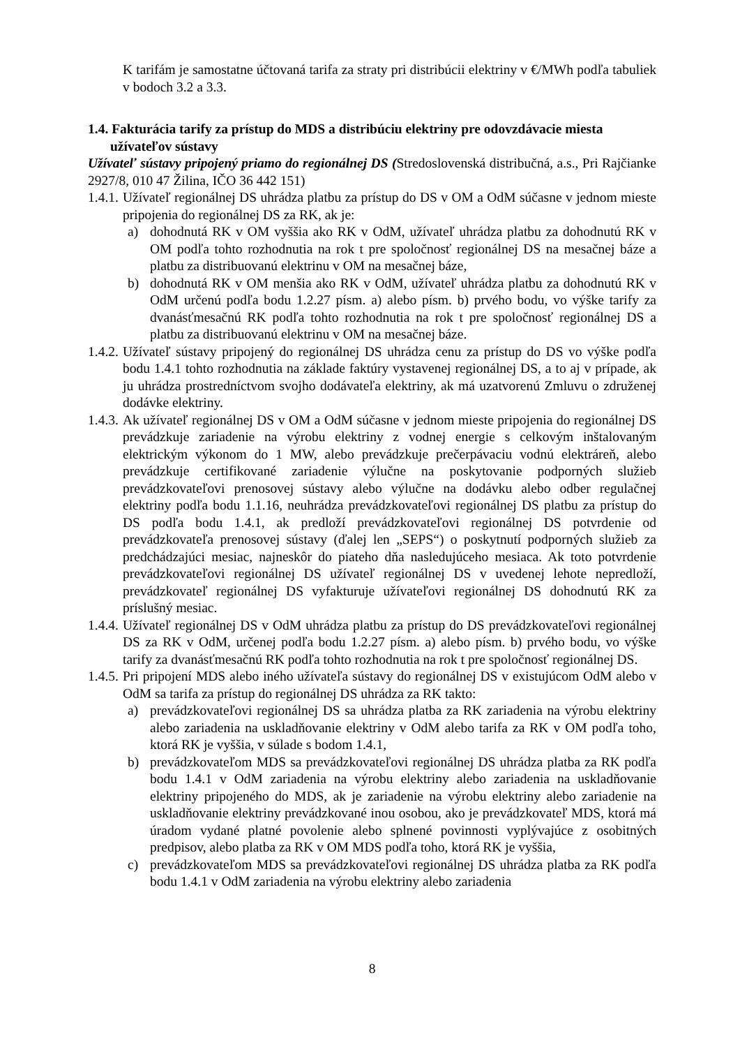K tarifám je samostatne účtovaná tarifa za straty pri distribúcii elektriny v €/MWh podľa tabuliek v bodoch 3.2 a 3.3.
1.4. Fakturácia tarify za prístup do MDS a distribúciu elektriny pre odovzdávacie miesta užívateľov sústavy
Užívateľ sústavy pripojený priamo do regionálnej DS (Stredoslovenská distribučná, a.s., Pri Rajčianke 2927/8, 010 47 Žilina, IČO 36 442 151)
1.4.1.
Užívateľ regionálnej DS uhrádza platbu za prístup do DS v OM a OdM súčasne v jednom mieste pripojenia do regionálnej DS za RK, ak je:
a) dohodnutá RK v OM vyššia ako RK v OdM, užívateľ uhrádza platbu za dohodnutú RK v OM podľa tohto rozhodnutia na rok t pre spoločnosť regionálnej DS na mesačnej báze a platbu za distribuovanú elektrinu v OM na mesačnej báze,
b) dohodnutá RK v OM menšia ako RK v OdM, užívateľ uhrádza platbu za dohodnutú RK v OdM určenú podľa bodu 1.2.27 písm. a) alebo písm. b) prvého bodu, vo výške tarify za dvanásťmesačnú RK podľa tohto rozhodnutia na rok t pre spoločnosť regionálnej DS a platbu za distribuovanú elektrinu v OM na mesačnej báze.
1.4.2.
Užívateľ sústavy pripojený do regionálnej DS uhrádza cenu za prístup do DS vo výške podľa bodu 1.4.1 tohto rozhodnutia na základe faktúry vystavenej regionálnej DS, a to aj v prípade, ak ju uhrádza prostredníctvom svojho dodávateľa elektriny, ak má uzatvorenú Zmluvu o združenej dodávke elektriny.
1.4.3.
Ak užívateľ regionálnej DS v OM a OdM súčasne v jednom mieste pripojenia do regionálnej DS prevádzkuje zariadenie na výrobu elektriny z vodnej energie s celkovým inštalovaným elektrickým výkonom do 1 MW, alebo prevádzkuje prečerpávaciu vodnú elektráreň, alebo prevádzkuje certifikované zariadenie výlučne na poskytovanie podporných služieb prevádzkovateľovi prenosovej sústavy alebo výlučne na dodávku alebo odber regulačnej elektriny podľa bodu 1.1.16, neuhrádza prevádzkovateľovi regionálnej DS platbu za prístup do DS podľa bodu 1.4.1, ak predloží prevádzkovateľovi regionálnej DS potvrdenie od prevádzkovateľa prenosovej sústavy (ďalej len „SEPS“) o poskytnutí podporných služieb za predchádzajúci mesiac, najneskôr do piateho dňa nasledujúceho mesiaca. Ak toto potvrdenie prevádzkovateľovi regionálnej DS užívateľ regionálnej DS v uvedenej lehote nepredloží, prevádzkovateľ regionálnej DS vyfakturuje užívateľovi regionálnej DS dohodnutú RK za príslušný mesiac.
1.4.4.
Užívateľ regionálnej DS v OdM uhrádza platbu za prístup do DS prevádzkovateľovi regionálnej DS za RK v OdM, určenej podľa bodu 1.2.27 písm. a) alebo písm. b) prvého bodu, vo výške tarify za dvanásťmesačnú RK podľa tohto rozhodnutia na rok t pre spoločnosť regionálnej DS.
1.4.5.
Pri pripojení MDS alebo iného užívateľa sústavy do regionálnej DS v existujúcom OdM alebo v OdM sa tarifa za prístup do regionálnej DS uhrádza za RK takto:
a) prevádzkovateľovi regionálnej DS sa uhrádza platba za RK zariadenia na výrobu elektriny alebo zariadenia na uskladňovanie elektriny v OdM alebo tarifa za RK v OM podľa toho, ktorá RK je vyššia, v súlade s bodom 1.4.1,
b) prevádzkovateľom MDS sa prevádzkovateľovi regionálnej DS uhrádza platba za RK podľa bodu 1.4.1 v OdM zariadenia na výrobu elektriny alebo zariadenia na uskladňovanie elektriny pripojeného do MDS, ak je zariadenie na výrobu elektriny alebo zariadenie na uskladňovanie elektriny prevádzkované inou osobou, ako je prevádzkovateľ MDS, ktorá má úradom vydané platné povolenie alebo splnené povinnosti vyplývajúce z osobitných predpisov, alebo platba za RK v OM MDS podľa toho, ktorá RK je vyššia,
c) prevádzkovateľom MDS sa prevádzkovateľovi regionálnej DS uhrádza platba za RK podľa bodu 1.4.1 v OdM zariadenia na výrobu elektriny alebo zariadenia
8